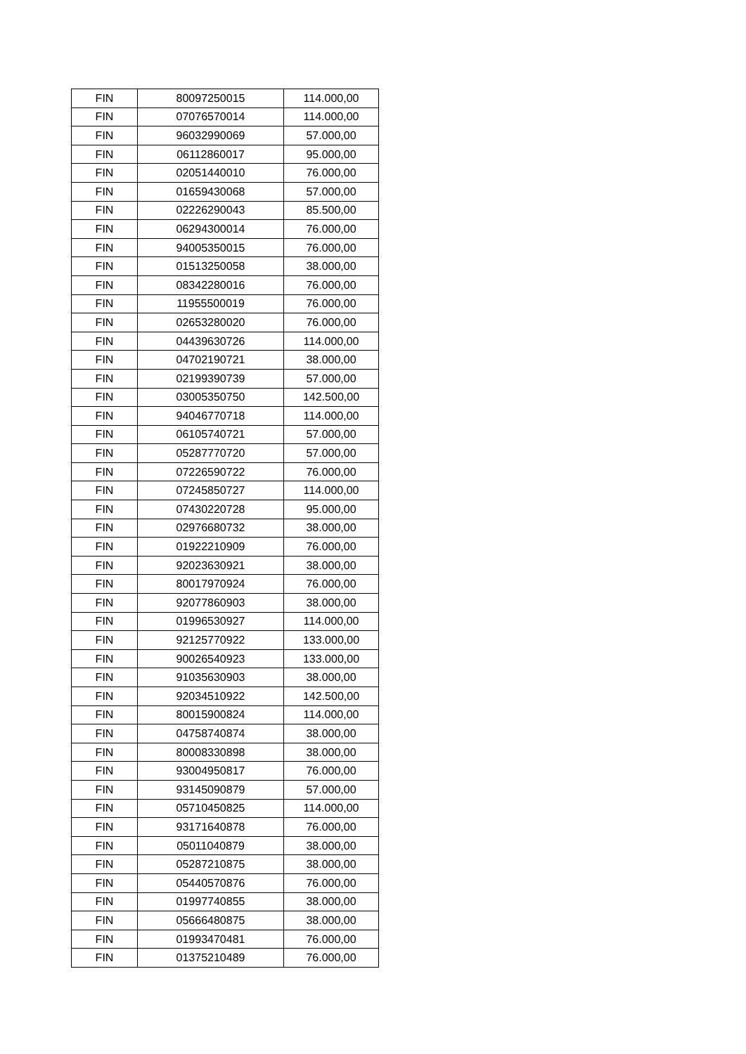| FIN | 80097250015 | 114.000,00 |
| FIN | 07076570014 | 114.000,00 |
| FIN | 96032990069 | 57.000,00 |
| FIN | 06112860017 | 95.000,00 |
| FIN | 02051440010 | 76.000,00 |
| FIN | 01659430068 | 57.000,00 |
| FIN | 02226290043 | 85.500,00 |
| FIN | 06294300014 | 76.000,00 |
| FIN | 94005350015 | 76.000,00 |
| FIN | 01513250058 | 38.000,00 |
| FIN | 08342280016 | 76.000,00 |
| FIN | 11955500019 | 76.000,00 |
| FIN | 02653280020 | 76.000,00 |
| FIN | 04439630726 | 114.000,00 |
| FIN | 04702190721 | 38.000,00 |
| FIN | 02199390739 | 57.000,00 |
| FIN | 03005350750 | 142.500,00 |
| FIN | 94046770718 | 114.000,00 |
| FIN | 06105740721 | 57.000,00 |
| FIN | 05287770720 | 57.000,00 |
| FIN | 07226590722 | 76.000,00 |
| FIN | 07245850727 | 114.000,00 |
| FIN | 07430220728 | 95.000,00 |
| FIN | 02976680732 | 38.000,00 |
| FIN | 01922210909 | 76.000,00 |
| FIN | 92023630921 | 38.000,00 |
| FIN | 80017970924 | 76.000,00 |
| FIN | 92077860903 | 38.000,00 |
| FIN | 01996530927 | 114.000,00 |
| FIN | 92125770922 | 133.000,00 |
| FIN | 90026540923 | 133.000,00 |
| FIN | 91035630903 | 38.000,00 |
| FIN | 92034510922 | 142.500,00 |
| FIN | 80015900824 | 114.000,00 |
| FIN | 04758740874 | 38.000,00 |
| FIN | 80008330898 | 38.000,00 |
| FIN | 93004950817 | 76.000,00 |
| FIN | 93145090879 | 57.000,00 |
| FIN | 05710450825 | 114.000,00 |
| FIN | 93171640878 | 76.000,00 |
| FIN | 05011040879 | 38.000,00 |
| FIN | 05287210875 | 38.000,00 |
| FIN | 05440570876 | 76.000,00 |
| FIN | 01997740855 | 38.000,00 |
| FIN | 05666480875 | 38.000,00 |
| FIN | 01993470481 | 76.000,00 |
| FIN | 01375210489 | 76.000,00 |